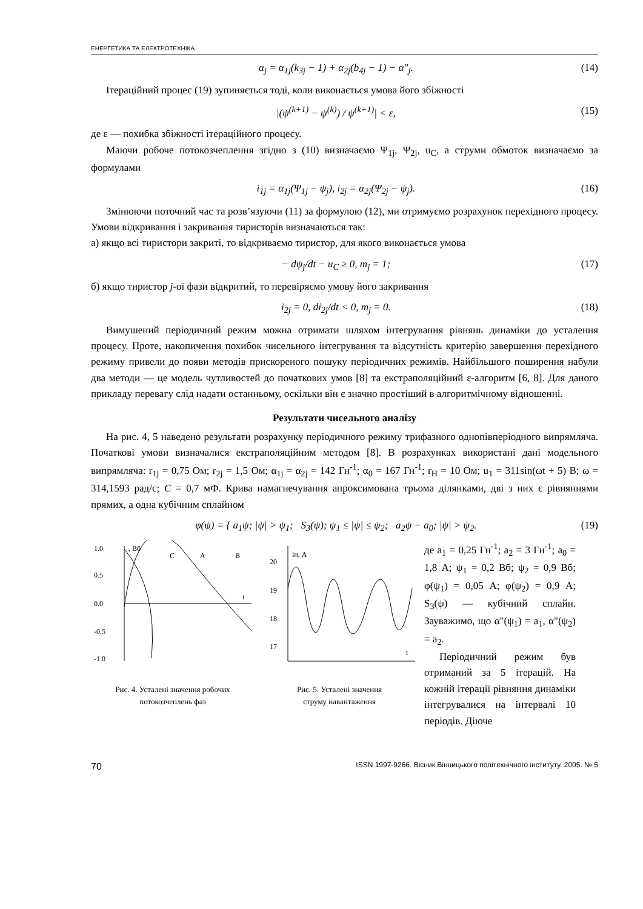ЕНЕРГЕТИКА ТА ЕЛЕКТРОТЕХНІКА
α<sub>j</sub> = α<sub>1j</sub>(k<sub>3j</sub> − 1) + α<sub>2j</sub>(b<sub>4j</sub> − 1) − α"<sub>j</sub>. (14)
Ітераційний процес (19) зупиняється тоді, коли виконається умова його збіжності
|(ψ<sup>(k+1)</sup> − ψ<sup>(k)</sup>) / ψ<sup>(k+1)</sup>| < ε, (15)
де ε — похибка збіжності ітераційного процесу.
Маючи робоче потокозчеплення згідно з (10) визначаємо Ψ<sub>1j</sub>, Ψ<sub>2j</sub>, u<sub>C</sub>, а струми обмоток визначаємо за формулами
i<sub>1j</sub> = α<sub>1j</sub>(Ψ<sub>1j</sub> − ψ<sub>j</sub>), i<sub>2j</sub> = α<sub>2j</sub>(Ψ<sub>2j</sub> − ψ<sub>j</sub>). (16)
Змінюючи поточний час та розв’язуючи (11) за формулою (12), ми отримуємо розрахунок перехідного процесу. Умови відкривання і закривання тиристорів визначаються так:
а) якщо всі тиристори закриті, то відкриваємо тиристор, для якого виконається умова
− dψ<sub>j</sub>/dt − u<sub>C</sub> ≥ 0, m<sub>j</sub> = 1; (17)
б) якщо тиристор j-ої фази відкритий, то перевіряємо умову його закривання
i<sub>2j</sub> = 0, di<sub>2j</sub>/dt < 0, m<sub>j</sub> = 0. (18)
Вимушений періодичний режим можна отримати шляхом інтегрування рівнянь динаміки до усталення процесу. Проте, накопичення похибок чисельного інтегрування та відсутність критерію завершення перехідного режиму привели до появи методів прискореного пошуку періодичних режимів. Найбільшого поширення набули два методи — це модель чутливостей до початкових умов [8] та екстраполяційний ε-алгоритм [6, 8]. Для даного прикладу перевагу слід надати останньому, оскільки він є значно простіший в алгоритмічному відношенні.
Результати чисельного аналізу
На рис. 4, 5 наведено результати розрахунку періодичного режиму трифазного однопівперіодного випрямляча. Початкові умови визначалися екстраполяційним методом [8]. В розрахунках використані дані модельного випрямляча: r<sub>1j</sub> = 0,75 Ом; r<sub>2j</sub> = 1,5 Ом; α<sub>1j</sub> = α<sub>2j</sub> = 142 Гн<sup>-1</sup>; α<sub>0</sub> = 167 Гн<sup>-1</sup>; r<sub>H</sub> = 10 Ом; u<sub>1</sub> = 311sin(ωt + 5) В; ω = 314,1593 рад/с; C = 0,7 мФ. Крива намагнечування апроксимована трьома ділянками, дві з них є рівняннями прямих, а одна кубічним сплайном
φ(ψ) = { a<sub>1</sub>ψ; |ψ| > ψ<sub>1</sub>; S<sub>3</sub>(ψ); ψ<sub>1</sub> ≤ |ψ| ≤ ψ<sub>2</sub>; a<sub>2</sub>ψ − a<sub>0</sub>; |ψ| > ψ<sub>2</sub>. (19)
1.0
0.5
0.0
-0.5
-1.0
, Вб
C
A
B
t
Рис. 4. Усталені значення робочих
потокозчеплень фаз
20
19
18
17
iH, А
t
Рис. 5. Усталені значення
струму навантаження
де a<sub>1</sub> = 0,25 Гн<sup>-1</sup>; a<sub>2</sub> = 3 Гн<sup>-1</sup>; a<sub>0</sub> = 1,8 А; ψ<sub>1</sub> = 0,2 Вб; ψ<sub>2</sub> = 0,9 Вб; φ(ψ<sub>1</sub>) = 0,05 А; φ(ψ<sub>2</sub>) = 0,9 А; S<sub>3</sub>(ψ) — кубічний сплайн. Зауважимо, що α"(ψ<sub>1</sub>) = a<sub>1</sub>, α"(ψ<sub>2</sub>) = a<sub>2</sub>.
Періодичний режим був отриманий за 5 ітерацій. На кожній ітерації рівняння динаміки інтегрувалися на інтервалі 10 періодів. Діюче
70 ISSN 1997-9266. Вісник Вінницького політехнічного інституту. 2005. № 5